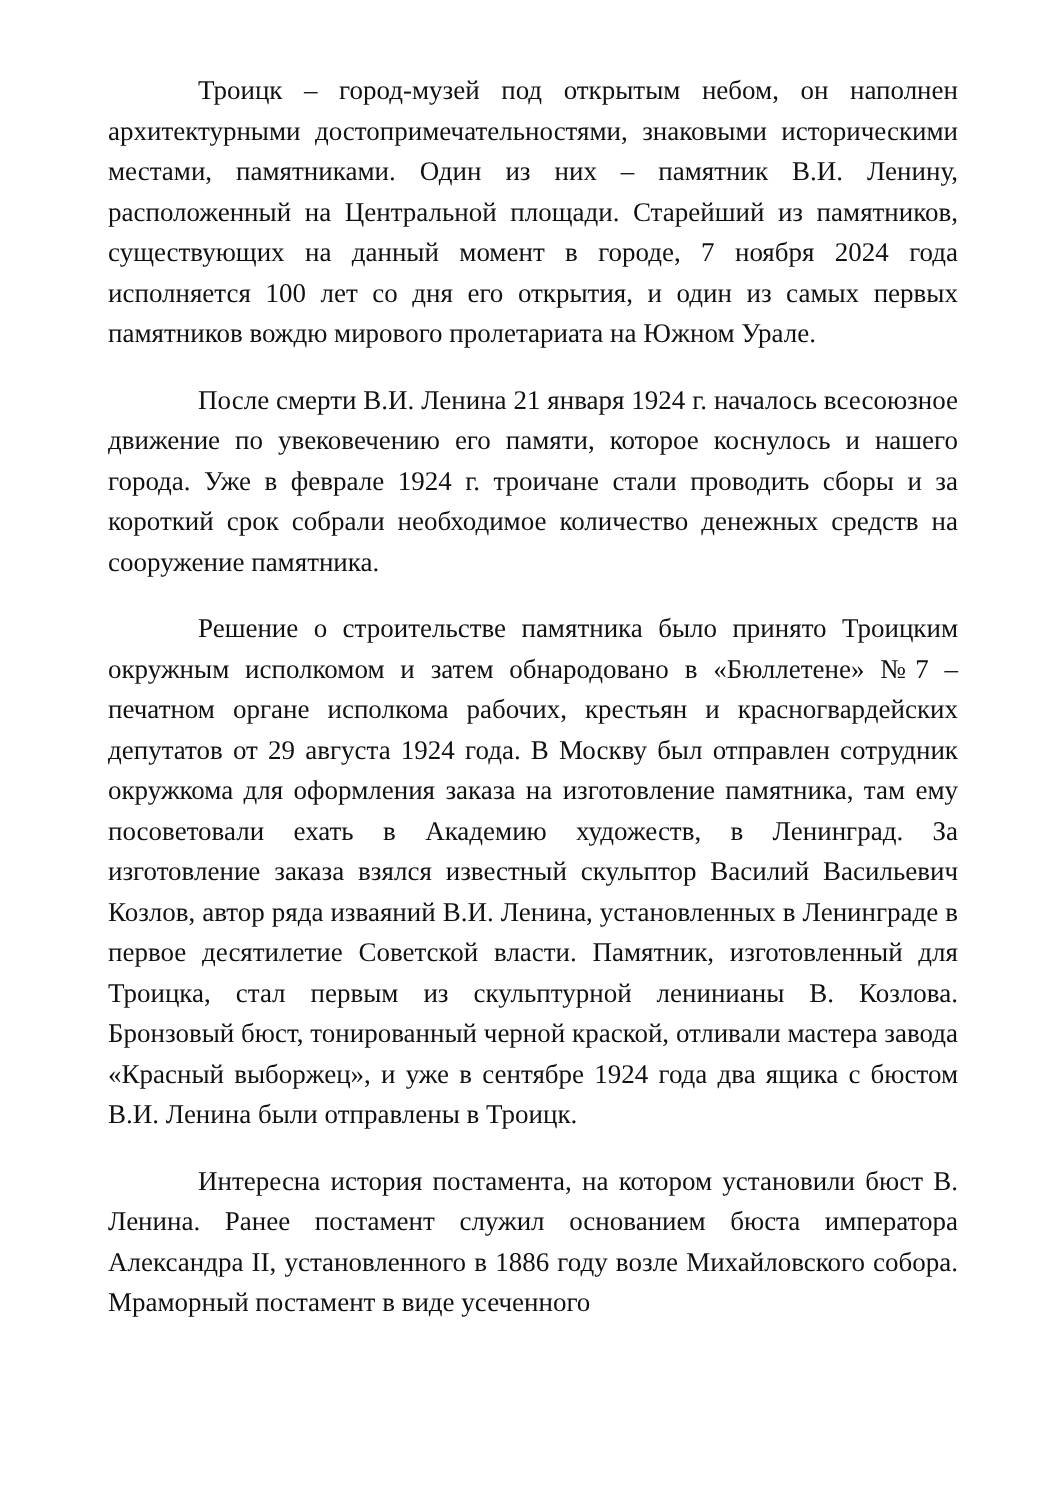Троицк – город-музей под открытым небом, он наполнен архитектурными достопримечательностями, знаковыми историческими местами, памятниками. Один из них – памятник В.И. Ленину, расположенный на Центральной площади. Старейший из памятников, существующих на данный момент в городе, 7 ноября 2024 года исполняется 100 лет со дня его открытия, и один из самых первых памятников вождю мирового пролетариата на Южном Урале.
После смерти В.И. Ленина 21 января 1924 г. началось всесоюзное движение по увековечению его памяти, которое коснулось и нашего города. Уже в феврале 1924 г. троичане стали проводить сборы и за короткий срок собрали необходимое количество денежных средств на сооружение памятника.
Решение о строительстве памятника было принято Троицким окружным исполкомом и затем обнародовано в «Бюллетене» №7 – печатном органе исполкома рабочих, крестьян и красногвардейских депутатов от 29 августа 1924 года. В Москву был отправлен сотрудник окружкома для оформления заказа на изготовление памятника, там ему посоветовали ехать в Академию художеств, в Ленинград. За изготовление заказа взялся известный скульптор Василий Васильевич Козлов, автор ряда изваяний В.И. Ленина, установленных в Ленинграде в первое десятилетие Советской власти. Памятник, изготовленный для Троицка, стал первым из скульптурной ленинианы В. Козлова. Бронзовый бюст, тонированный черной краской, отливали мастера завода «Красный выборжец», и уже в сентябре 1924 года два ящика с бюстом В.И. Ленина были отправлены в Троицк.
Интересна история постамента, на котором установили бюст В. Ленина. Ранее постамент служил основанием бюста императора Александра II, установленного в 1886 году возле Михайловского собора. Мраморный постамент в виде усеченного